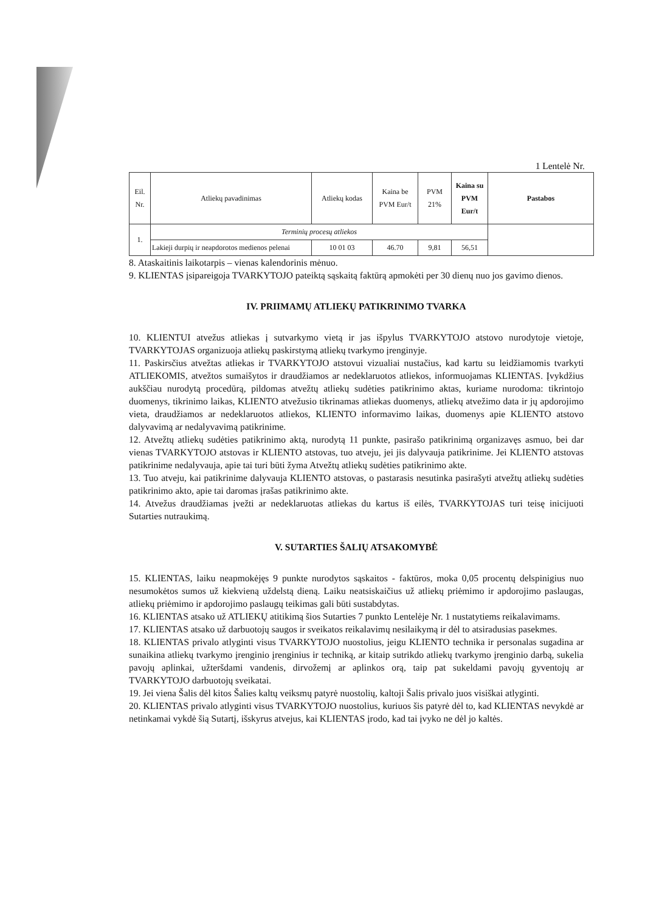1 Lentelė Nr.
| Eil. Nr. | Atliekų pavadinimas | Atliekų kodas | Kaina be PVM Eur/t | PVM 21% | Kaina su PVM Eur/t | Pastabos |
| --- | --- | --- | --- | --- | --- | --- |
| 1. | Terminių procesų atliekos | | | | | |
| | Lakieji durpių ir neapdorotos medienos pelenai | 10 01 03 | 46.70 | 9,81 | 56,51 | |
8. Ataskaitinis laikotarpis – vienas kalendorinis mėnuo.
9. KLIENTAS įsipareigoja TVARKYTOJO pateiktą sąskaitą faktūrą apmokėti per 30 dienų nuo jos gavimo dienos.
IV. PRIIMAMŲ ATLIEKŲ PATIKRINIMO TVARKA
10. KLIENTUI atvežus atliekas į sutvarkymo vietą ir jas išpylus TVARKYTOJO atstovo nurodytoje vietoje, TVARKYTOJAS organizuoja atliekų paskirstymą atliekų tvarkymo įrenginyje.
11. Paskirsčius atvežtas atliekas ir TVARKYTOJO atstovui vizualiai nustačius, kad kartu su leidžiamomis tvarkyti ATLIEKOMIS, atvežtos sumaišytos ir draudžiamos ar nedeklaruotos atliekos, informuojamas KLIENTAS. Įvykdžius aukščiau nurodytą procedūrą, pildomas atvežtų atliekų sudėties patikrinimo aktas, kuriame nurodoma: tikrintojo duomenys, tikrinimo laikas, KLIENTO atvežusio tikrinamas atliekas duomenys, atliekų atvežimo data ir jų apdorojimo vieta, draudžiamos ar nedeklaruotos atliekos, KLIENTO informavimo laikas, duomenys apie KLIENTO atstovo dalyvavimą ar nedalyvavimą patikrinime.
12. Atvežtų atliekų sudėties patikrinimo aktą, nurodytą 11 punkte, pasirašo patikrinimą organizavęs asmuo, bei dar vienas TVARKYTOJO atstovas ir KLIENTO atstovas, tuo atveju, jei jis dalyvauja patikrinime. Jei KLIENTO atstovas patikrinime nedalyvauja, apie tai turi būti žyma Atvežtų atliekų sudėties patikrinimo akte.
13. Tuo atveju, kai patikrinime dalyvauja KLIENTO atstovas, o pastarasis nesutinka pasirašyti atvežtų atliekų sudėties patikrinimo akto, apie tai daromas įrašas patikrinimo akte.
14. Atvežus draudžiamas įvežti ar nedeklaruotas atliekas du kartus iš eilės, TVARKYTOJAS turi teisę inicijuoti Sutarties nutraukimą.
V. SUTARTIES ŠALIŲ ATSAKOMYBĖ
15. KLIENTAS, laiku neapmokėjęs 9 punkte nurodytos sąskaitos - faktūros, moka 0,05 procentų delspinigius nuo nesumokėtos sumos už kiekvieną uždelstą dieną. Laiku neatsiskaičius už atliekų priėmimo ir apdorojimo paslaugas, atliekų priėmimo ir apdorojimo paslaugų teikimas gali būti sustabdytas.
16. KLIENTAS atsako už ATLIEKŲ atitikimą šios Sutarties 7 punkto Lentelėje Nr. 1 nustatytiems reikalavimams.
17. KLIENTAS atsako už darbuotojų saugos ir sveikatos reikalavimų nesilaikymą ir dėl to atsiradusias pasekmes.
18. KLIENTAS privalo atlyginti visus TVARKYTOJO nuostolius, jeigu KLIENTO technika ir personalas sugadina ar sunaikina atliekų tvarkymo įrenginio įrenginius ir techniką, ar kitaip sutrikdo atliekų tvarkymo įrenginio darbą, sukelia pavojų aplinkai, užteršdami vandenis, dirvožemį ar aplinkos orą, taip pat sukeldami pavojų gyventojų ar TVARKYTOJO darbuotojų sveikatai.
19. Jei viena Šalis dėl kitos Šalies kaltų veiksmų patyrė nuostolių, kaltoji Šalis privalo juos visiškai atlyginti.
20. KLIENTAS privalo atlyginti visus TVARKYTOJO nuostolius, kuriuos šis patyrė dėl to, kad KLIENTAS nevykdė ar netinkamai vykdė šią Sutartį, išskyrus atvejus, kai KLIENTAS įrodo, kad tai įvyko ne dėl jo kaltės.